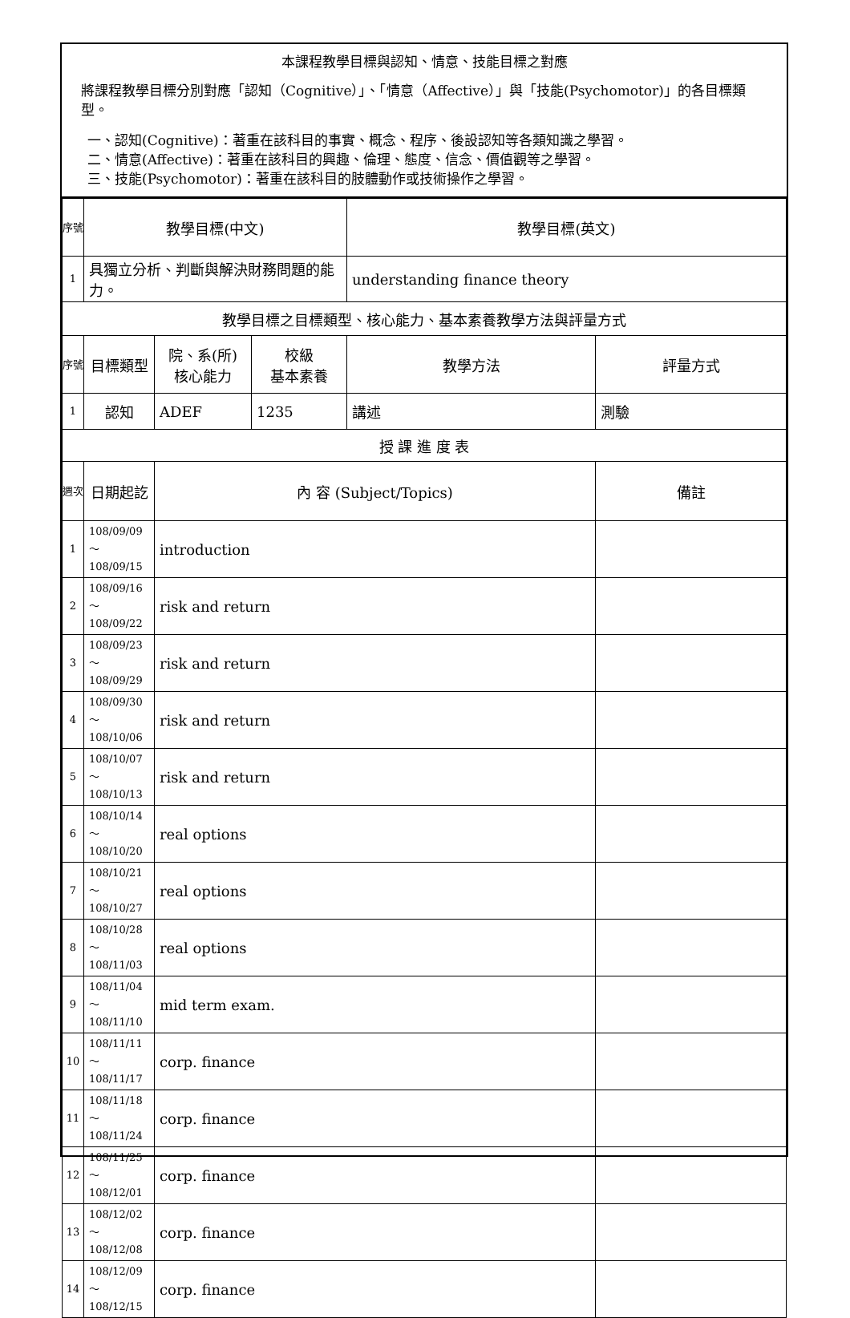本課程教學目標與認知、情意、技能目標之對應
將課程教學目標分別對應「認知（Cognitive）」、「情意（Affective）」與「技能(Psychomotor)」的各目標類型。
一、認知(Cognitive)：著重在該科目的事實、概念、程序、後設認知等各類知識之學習。
二、情意(Affective)：著重在該科目的興趣、倫理、態度、信念、價值觀等之學習。
三、技能(Psychomotor)：著重在該科目的肢體動作或技術操作之學習。
| 序號 | 教學目標(中文) | | | 教學目標(英文) | |
| 1 | 具獨立分析、判斷與解決財務問題的能力。 | | | understanding finance theory | |
| 教學目標之目標類型、核心能力、基本素養教學方法與評量方式 | | | | | |
| 序號 | 目標類型 | 院、系(所) 核心能力 | 校級 基本素養 | 教學方法 | 評量方式 |
| 1 | 認知 | ADEF | 1235 | 講述 | 測驗 |
| 授 課 進 度 表 | | | | | |
| 週次 | 日期起訖 | 內 容 (Subject/Topics) | | | 備註 |
| 1 | 108/09/09～108/09/15 | introduction | | | |
| 2 | 108/09/16～108/09/22 | risk and return | | | |
| 3 | 108/09/23～108/09/29 | risk and return | | | |
| 4 | 108/09/30～108/10/06 | risk and return | | | |
| 5 | 108/10/07～108/10/13 | risk and return | | | |
| 6 | 108/10/14～108/10/20 | real options | | | |
| 7 | 108/10/21～108/10/27 | real options | | | |
| 8 | 108/10/28～108/11/03 | real options | | | |
| 9 | 108/11/04～108/11/10 | mid term exam. | | | |
| 10 | 108/11/11～108/11/17 | corp. finance | | | |
| 11 | 108/11/18～108/11/24 | corp. finance | | | |
| 12 | 108/11/25～108/12/01 | corp. finance | | | |
| 13 | 108/12/02～108/12/08 | corp. finance | | | |
| 14 | 108/12/09～108/12/15 | corp. finance | | | |